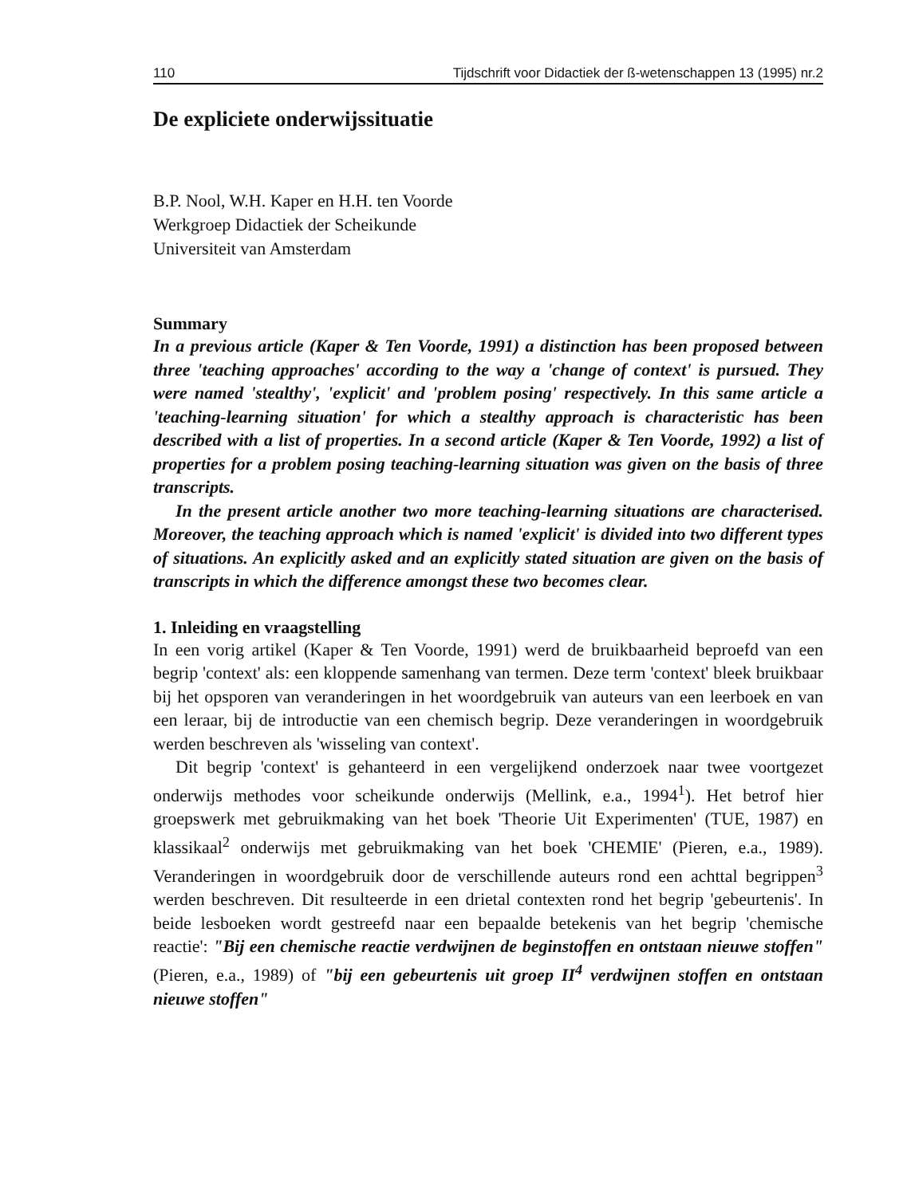110 Tijdschrift voor Didactiek der ß-wetenschappen 13 (1995) nr.2
De expliciete onderwijssituatie
B.P. Nool, W.H. Kaper en H.H. ten Voorde
Werkgroep Didactiek der Scheikunde
Universiteit van Amsterdam
Summary
In a previous article (Kaper & Ten Voorde, 1991) a distinction has been proposed between three 'teaching approaches' according to the way a 'change of context' is pursued. They were named 'stealthy', 'explicit' and 'problem posing' respectively. In this same article a 'teaching-learning situation' for which a stealthy approach is characteristic has been described with a list of properties. In a second article (Kaper & Ten Voorde, 1992) a list of properties for a problem posing teaching-learning situation was given on the basis of three transcripts.
In the present article another two more teaching-learning situations are characterised. Moreover, the teaching approach which is named 'explicit' is divided into two different types of situations. An explicitly asked and an explicitly stated situation are given on the basis of transcripts in which the difference amongst these two becomes clear.
1. Inleiding en vraagstelling
In een vorig artikel (Kaper & Ten Voorde, 1991) werd de bruikbaarheid beproefd van een begrip 'context' als: een kloppende samenhang van termen. Deze term 'context' bleek bruikbaar bij het opsporen van veranderingen in het woordgebruik van auteurs van een leerboek en van een leraar, bij de introductie van een chemisch begrip. Deze veranderingen in woordgebruik werden beschreven als 'wisseling van context'.
Dit begrip 'context' is gehanteerd in een vergelijkend onderzoek naar twee voortgezet onderwijs methodes voor scheikunde onderwijs (Mellink, e.a., 1994<sup>1</sup>). Het betrof hier groepswerk met gebruikmaking van het boek 'Theorie Uit Experimenten' (TUE, 1987) en klassikaal<sup>2</sup> onderwijs met gebruikmaking van het boek 'CHEMIE' (Pieren, e.a., 1989). Veranderingen in woordgebruik door de verschillende auteurs rond een achttal begrippen<sup>3</sup> werden beschreven. Dit resulteerde in een drietal contexten rond het begrip 'gebeurtenis'. In beide lesboeken wordt gestreefd naar een bepaalde betekenis van het begrip 'chemische reactie': "Bij een chemische reactie verdwijnen de beginstoffen en ontstaan nieuwe stoffen" (Pieren, e.a., 1989) of "bij een gebeurtenis uit groep II<sup>4</sup> verdwijnen stoffen en ontstaan nieuwe stoffen"